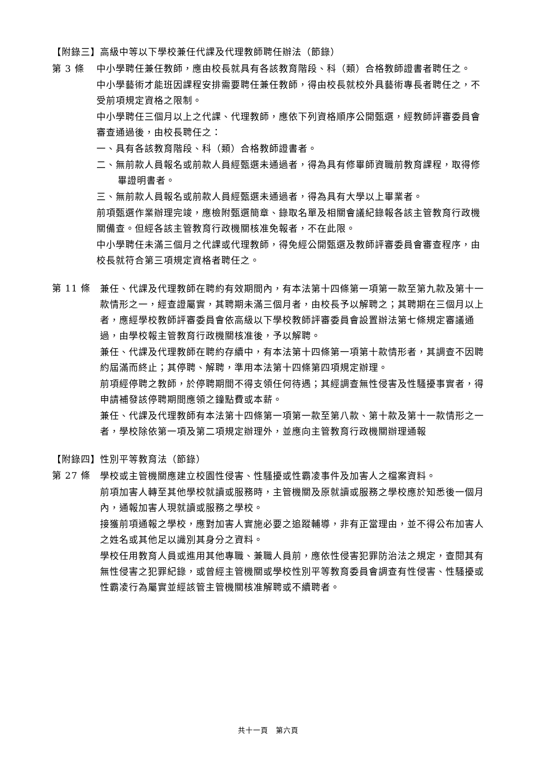【附錄三】高級中等以下學校兼任代課及代理教師聘任辦法（節錄）
第 3 條
中小學聘任兼任教師，應由校長就具有各該教育階段、科（類）合格教師證書者聘任之。
中小學藝術才能班因課程安排需要聘任兼任教師，得由校長就校外具藝術專長者聘任之，不受前項規定資格之限制。
中小學聘任三個月以上之代課、代理教師，應依下列資格順序公開甄選，經教師評審委員會審查通過後，由校長聘任之：
一、具有各該教育階段、科（類）合格教師證書者。
二、無前款人員報名或前款人員經甄選未通過者，得為具有修畢師資職前教育課程，取得修畢證明書者。
三、無前款人員報名或前款人員經甄選未通過者，得為具有大學以上畢業者。
前項甄選作業辦理完竣，應檢附甄選簡章、錄取名單及相關會議紀錄報各該主管教育行政機關備查。但經各該主管教育行政機關核准免報者，不在此限。
中小學聘任未滿三個月之代課或代理教師，得免經公開甄選及教師評審委員會審查程序，由校長就符合第三項規定資格者聘任之。
第 11 條
兼任、代課及代理教師在聘約有效期間內，有本法第十四條第一項第一款至第九款及第十一款情形之一，經查證屬實，其聘期未滿三個月者，由校長予以解聘之；其聘期在三個月以上者，應經學校教師評審委員會依高級以下學校教師評審委員會設置辦法第七條規定審議通過，由學校報主管教育行政機關核准後，予以解聘。
兼任、代課及代理教師在聘約存續中，有本法第十四條第一項第十款情形者，其調查不因聘約屆滿而終止；其停聘、解聘，準用本法第十四條第四項規定辦理。
前項經停聘之教師，於停聘期間不得支領任何待遇；其經調查無性侵害及性騷擾事實者，得申請補發該停聘期間應領之鐘點費或本薪。
兼任、代課及代理教師有本法第十四條第一項第一款至第八款、第十款及第十一款情形之一者，學校除依第一項及第二項規定辦理外，並應向主管教育行政機關辦理通報
【附錄四】性別平等教育法（節錄）
第 27 條
學校或主管機關應建立校園性侵害、性騷擾或性霸凌事件及加害人之檔案資料。
前項加害人轉至其他學校就讀或服務時，主管機關及原就讀或服務之學校應於知悉後一個月內，通報加害人現就讀或服務之學校。
接獲前項通報之學校，應對加害人實施必要之追蹤輔導，非有正當理由，並不得公布加害人之姓名或其他足以識別其身分之資料。
學校任用教育人員或進用其他專職、兼職人員前，應依性侵害犯罪防治法之規定，查閱其有無性侵害之犯罪紀錄，或曾經主管機關或學校性別平等教育委員會調查有性侵害、性騷擾或性霸凌行為屬實並經該管主管機關核准解聘或不續聘者。
共十一頁　第六頁